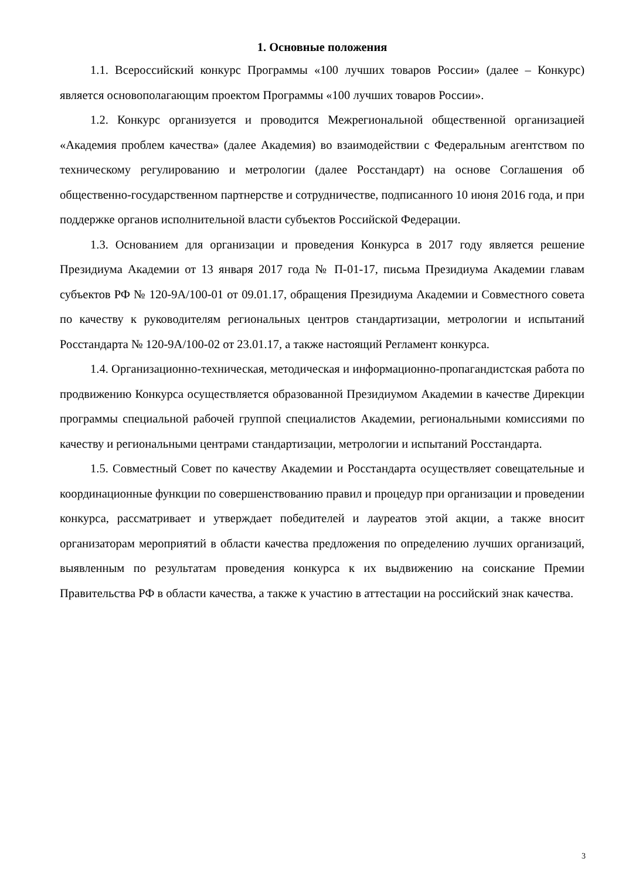1. Основные положения
1.1. Всероссийский конкурс Программы «100 лучших товаров России» (далее – Конкурс) является основополагающим проектом Программы «100 лучших товаров России».
1.2. Конкурс организуется и проводится Межрегиональной общественной организацией «Академия проблем качества» (далее Академия) во взаимодействии с Федеральным агентством по техническому регулированию и метрологии (далее Росстандарт) на основе Соглашения об общественно-государственном партнерстве и сотрудничестве, подписанного 10 июня 2016 года, и при поддержке органов исполнительной власти субъектов Российской Федерации.
1.3. Основанием для организации и проведения Конкурса в 2017 году является решение Президиума Академии от 13 января 2017 года № П-01-17, письма Президиума Академии главам субъектов РФ № 120-9А/100-01 от 09.01.17, обращения Президиума Академии и Совместного совета по качеству к руководителям региональных центров стандартизации, метрологии и испытаний Росстандарта № 120-9А/100-02 от 23.01.17, а также настоящий Регламент конкурса.
1.4. Организационно-техническая, методическая и информационно-пропагандистская работа по продвижению Конкурса осуществляется образованной Президиумом Академии в качестве Дирекции программы специальной рабочей группой специалистов Академии, региональными комиссиями по качеству и региональными центрами стандартизации, метрологии и испытаний Росстандарта.
1.5. Совместный Совет по качеству Академии и Росстандарта осуществляет совещательные и координационные функции по совершенствованию правил и процедур при организации и проведении конкурса, рассматривает и утверждает победителей и лауреатов этой акции, а также вносит организаторам мероприятий в области качества предложения по определению лучших организаций, выявленным по результатам проведения конкурса к их выдвижению на соискание Премии Правительства РФ в области качества, а также к участию в аттестации на российский знак качества.
3